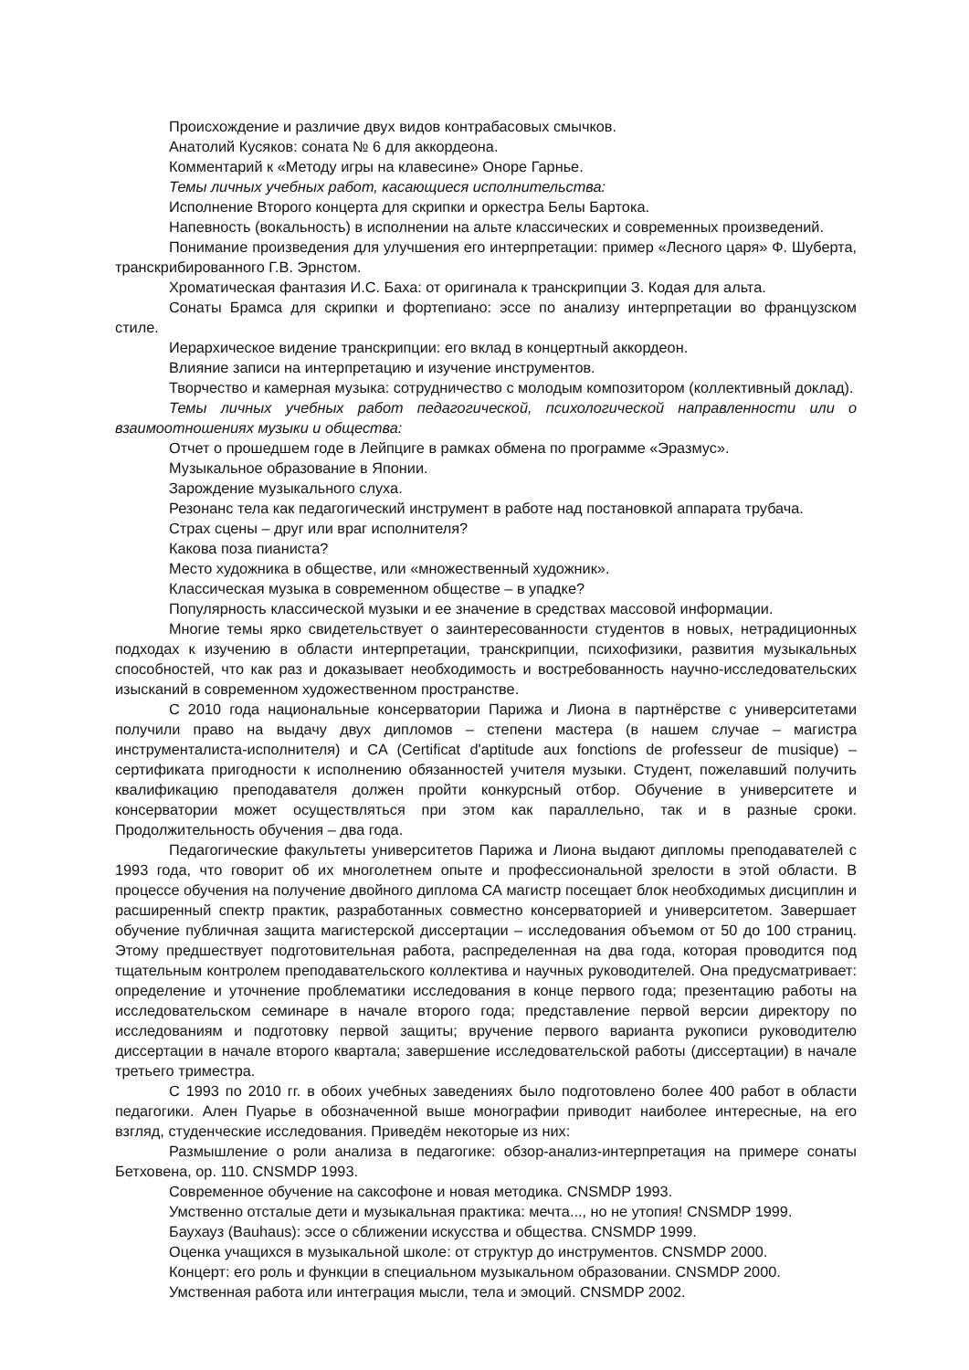Происхождение и различие двух видов контрабасовых смычков.
Анатолий Кусяков: соната № 6 для аккордеона.
Комментарий к «Методу игры на клавесине» Оноре Гарнье.
Темы личных учебных работ, касающиеся исполнительства:
Исполнение Второго концерта для скрипки и оркестра Белы Бартока.
Напевность (вокальность) в исполнении на альте классических и современных произведений.
Понимание произведения для улучшения его интерпретации: пример «Лесного царя» Ф. Шуберта, транскрибированного Г.В. Эрнстом.
Хроматическая фантазия И.С. Баха: от оригинала к транскрипции З. Кодая для альта.
Сонаты Брамса для скрипки и фортепиано: эссе по анализу интерпретации во французском стиле.
Иерархическое видение транскрипции: его вклад в концертный аккордеон.
Влияние записи на интерпретацию и изучение инструментов.
Творчество и камерная музыка: сотрудничество с молодым композитором (коллективный доклад).
Темы личных учебных работ педагогической, психологической направленности или о взаимоотношениях музыки и общества:
Отчет о прошедшем годе в Лейпциге в рамках обмена по программе «Эразмус».
Музыкальное образование в Японии.
Зарождение музыкального слуха.
Резонанс тела как педагогический инструмент в работе над постановкой аппарата трубача.
Страх сцены – друг или враг исполнителя?
Какова поза пианиста?
Место художника в обществе, или «множественный художник».
Классическая музыка в современном обществе – в упадке?
Популярность классической музыки и ее значение в средствах массовой информации.
Многие темы ярко свидетельствует о заинтересованности студентов в новых, нетрадиционных подходах к изучению в области интерпретации, транскрипции, психофизики, развития музыкальных способностей, что как раз и доказывает необходимость и востребованность научно-исследовательских изысканий в современном художественном пространстве.
С 2010 года национальные консерватории Парижа и Лиона в партнёрстве с университетами получили право на выдачу двух дипломов – степени мастера (в нашем случае – магистра инструменталиста-исполнителя) и CA (Certificat d'aptitude aux fonctions de professeur de musique) – сертификата пригодности к исполнению обязанностей учителя музыки. Студент, пожелавший получить квалификацию преподавателя должен пройти конкурсный отбор. Обучение в университете и консерватории может осуществляться при этом как параллельно, так и в разные сроки. Продолжительность обучения – два года.
Педагогические факультеты университетов Парижа и Лиона выдают дипломы преподавателей с 1993 года, что говорит об их многолетнем опыте и профессиональной зрелости в этой области. В процессе обучения на получение двойного диплома СА магистр посещает блок необходимых дисциплин и расширенный спектр практик, разработанных совместно консерваторией и университетом. Завершает обучение публичная защита магистерской диссертации – исследования объемом от 50 до 100 страниц. Этому предшествует подготовительная работа, распределенная на два года, которая проводится под тщательным контролем преподавательского коллектива и научных руководителей. Она предусматривает: определение и уточнение проблематики исследования в конце первого года; презентацию работы на исследовательском семинаре в начале второго года; представление первой версии директору по исследованиям и подготовку первой защиты; вручение первого варианта рукописи руководителю диссертации в начале второго квартала; завершение исследовательской работы (диссертации) в начале третьего триместра.
С 1993 по 2010 гг. в обоих учебных заведениях было подготовлено более 400 работ в области педагогики. Ален Пуарье в обозначенной выше монографии приводит наиболее интересные, на его взгляд, студенческие исследования. Приведём некоторые из них:
Размышление о роли анализа в педагогике: обзор-анализ-интерпретация на примере сонаты Бетховена, ор. 110. CNSMDP 1993.
Современное обучение на саксофоне и новая методика. CNSMDP 1993.
Умственно отсталые дети и музыкальная практика: мечта..., но не утопия! CNSMDP 1999.
Баухауз (Bauhaus): эссе о сближении искусства и общества. CNSMDP 1999.
Оценка учащихся в музыкальной школе: от структур до инструментов. CNSMDP 2000.
Концерт: его роль и функции в специальном музыкальном образовании. CNSMDP 2000.
Умственная работа или интеграция мысли, тела и эмоций. CNSMDP 2002.